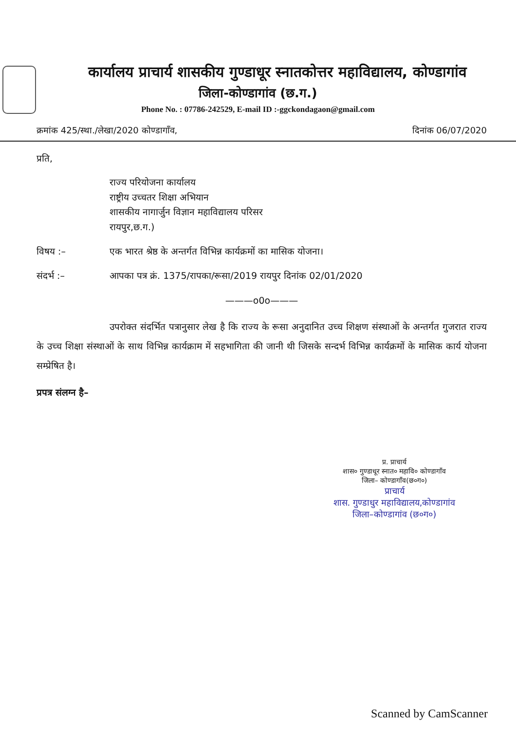कार्यालय प्राचार्य शासकीय गुण्डाधूर स्नातकोत्तर महाविद्यालय, कोण्डागांव
जिला-कोण्डागांव (छ.ग.)
Phone No. : 07786-242529, E-mail ID :-ggckondagaon@gmail.com
क्रमांक 425/स्था./लेखा/2020 कोण्डागाँव, दिनांक 06/07/2020
प्रति,
राज्य परियोजना कार्यालय
राष्ट्रीय उच्चतर शिक्षा अभियान
शासकीय नागार्जुन विज्ञान महाविद्यालय परिसर
रायपुर,छ.ग.)
विषय :– एक भारत श्रेष्ठ के अन्तर्गत विभिन्न कार्यक्रमों का मासिक योजना।
संदर्भ :– आपका पत्र क्रं. 1375/रापका/रूसा/2019 रायपुर दिनांक 02/01/2020
———o0o———
उपरोक्त संदर्भित पत्रानुसार लेख है कि राज्य के रूसा अनुदानित उच्च शिक्षण संस्थाओं के अन्तर्गत गुजरात राज्य के उच्च शिक्षा संस्थाओं के साथ विभिन्न कार्यक्राम में सहभागिता की जानी थी जिसके सन्दर्भ विभिन्न कार्यक्रमों के मासिक कार्य योजना सम्प्रेषित है।
प्रपत्र संलग्न है–
प्र. प्राचार्य
शास० गुण्डाधूर स्नात० महावि० कोण्डागाँव
जिला– कोण्डागाँव(छ०ग०)
प्राचार्य
शास. गुण्डाधुर महाविद्यालय,कोण्डागांव
जिला–कोण्डागांव (छ०ग०)
Scanned by CamScanner